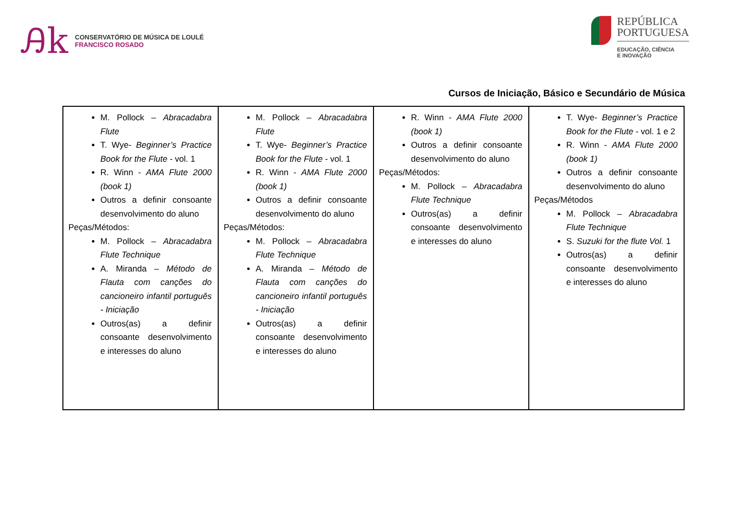Ꭿk
CONSERVATÓRIO DE MÚSICA DE LOULÉ
FRANCISCO ROSADO
REPÚBLICA
PORTUGUESA
EDUCAÇÃO, CIÊNCIA
E INOVAÇÃO
Cursos de Iniciação, Básico e Secundário de Música
| M. Pollock – Abracadabra Flute T. Wye- Beginner’s Practice Book for the Flute - vol. 1 R. Winn - AMA Flute 2000 (book 1) Outros a definir consoante desenvolvimento do aluno Peças/Métodos: M. Pollock – Abracadabra Flute Technique A. Miranda – Método de Flauta com canções do cancioneiro infantil português - Iniciação Outros(as) a definir consoante desenvolvimento e interesses do aluno | M. Pollock – Abracadabra Flute T. Wye- Beginner’s Practice Book for the Flute - vol. 1 R. Winn - AMA Flute 2000 (book 1) Outros a definir consoante desenvolvimento do aluno Peças/Métodos: M. Pollock – Abracadabra Flute Technique A. Miranda – Método de Flauta com canções do cancioneiro infantil português - Iniciação Outros(as) a definir consoante desenvolvimento e interesses do aluno | R. Winn - AMA Flute 2000 (book 1) Outros a definir consoante desenvolvimento do aluno Peças/Métodos: M. Pollock – Abracadabra Flute Technique Outros(as) a definir consoante desenvolvimento e interesses do aluno | T. Wye- Beginner’s Practice Book for the Flute - vol. 1 e 2 R. Winn - AMA Flute 2000 (book 1) Outros a definir consoante desenvolvimento do aluno Peças/Métodos M. Pollock – Abracadabra Flute Technique S. Suzuki for the flute Vol. 1 Outros(as) a definir consoante desenvolvimento e interesses do aluno |